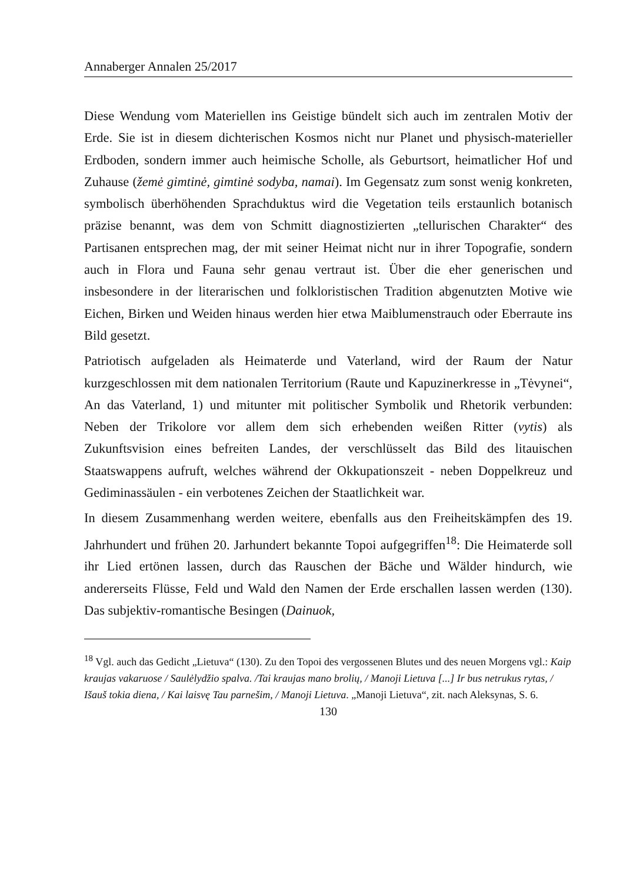Annaberger Annalen 25/2017
Diese Wendung vom Materiellen ins Geistige bündelt sich auch im zentralen Motiv der Erde. Sie ist in diesem dichterischen Kosmos nicht nur Planet und physisch-materieller Erdboden, sondern immer auch heimische Scholle, als Geburtsort, heimatlicher Hof und Zuhause (žemė gimtinė, gimtinė sodyba, namai). Im Gegensatz zum sonst wenig konkreten, symbolisch überhöhenden Sprachduktus wird die Vegetation teils erstaunlich botanisch präzise benannt, was dem von Schmitt diagnostizierten „tellurischen Charakter“ des Partisanen entsprechen mag, der mit seiner Heimat nicht nur in ihrer Topografie, sondern auch in Flora und Fauna sehr genau vertraut ist. Über die eher generischen und insbesondere in der literarischen und folkloristischen Tradition abgenutzten Motive wie Eichen, Birken und Weiden hinaus werden hier etwa Maiblumenstrauch oder Eberraute ins Bild gesetzt.
Patriotisch aufgeladen als Heimaterde und Vaterland, wird der Raum der Natur kurzgeschlossen mit dem nationalen Territorium (Raute und Kapuzinerkresse in „Tėvynei“, An das Vaterland, 1) und mitunter mit politischer Symbolik und Rhetorik verbunden: Neben der Trikolore vor allem dem sich erhebenden weißen Ritter (vytis) als Zukunftsvision eines befreiten Landes, der verschlüsselt das Bild des litauischen Staatswappens aufruft, welches während der Okkupationszeit - neben Doppelkreuz und Gediminassäulen - ein verbotenes Zeichen der Staatlichkeit war.
In diesem Zusammenhang werden weitere, ebenfalls aus den Freiheitskämpfen des 19. Jahrhundert und frühen 20. Jarhundert bekannte Topoi aufgegriffen<sup>18</sup>: Die Heimaterde soll ihr Lied ertönen lassen, durch das Rauschen der Bäche und Wälder hindurch, wie andererseits Flüsse, Feld und Wald den Namen der Erde erschallen lassen werden (130). Das subjektiv-romantische Besingen (Dainuok,
<sup>18</sup> Vgl. auch das Gedicht „Lietuva“ (130). Zu den Topoi des vergossenen Blutes und des neuen Morgens vgl.: Kaip kraujas vakaruose / Saulėlydžio spalva. /Tai kraujas mano brolių, / Manoji Lietuva [...] Ir bus netrukus rytas, / Išauš tokia diena, / Kai laisvę Tau parnešim, / Manoji Lietuva. „Manoji Lietuva“, zit. nach Aleksynas, S. 6.
130